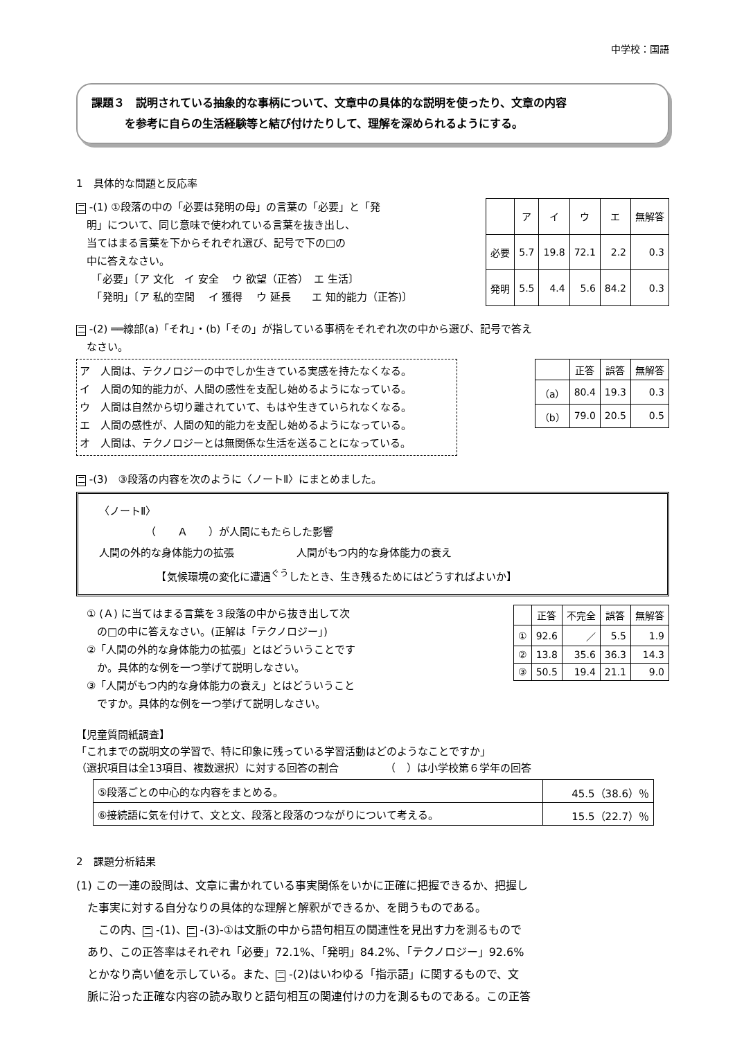中学校：国語
課題３　説明されている抽象的な事柄について、文章中の具体的な説明を使ったり、文章の内容
　　　を参考に自らの生活経験等と結び付けたりして、理解を深められるようにする。
1　具体的な問題と反応率
二 -(1) ①段落の中の「必要は発明の母」の言葉の「必要」と「発
　明」について、同じ意味で使われている言葉を抜き出し、
　当てはまる言葉を下からそれぞれ選び、記号で下の□の
　中に答えなさい。
　　「必要」〔ア 文化　イ 安全　 ウ 欲望（正答）　エ 生活〕
　　「発明」〔ア 私的空間　 イ 獲得　 ウ 延長　　エ 知的能力（正答)〕
| | ア | イ | ウ | エ | 無解答 |
| --- | --- | --- | --- | --- | --- |
| 必要 | 5.7 | 19.8 | 72.1 | 2.2 | 0.3 |
| 発明 | 5.5 | 4.4 | 5.6 | 84.2 | 0.3 |
二 -(2) ══線部(a)「それ」・(b)「その」が指している事柄をそれぞれ次の中から選び、記号で答え
　なさい。
ア　人間は、テクノロジーの中でしか生きている実感を持たなくなる。
イ　人間の知的能力が、人間の感性を支配し始めるようになっている。
ウ　人間は自然から切り離されていて、もはや生きていられなくなる。
エ　人間の感性が、人間の知的能力を支配し始めるようになっている。
オ　人間は、テクノロジーとは無関係な生活を送ることになっている。
| | 正答 | 誤答 | 無解答 |
| --- | --- | --- | --- |
| （a） | 80.4 | 19.3 | 0.3 |
| （b） | 79.0 | 20.5 | 0.5 |
二 -(3)　③段落の内容を次のように〈ノートⅡ〉にまとめました。
〈ノートⅡ〉
　　　　　（　　Ａ　　）が人間にもたらした影響
人間の外的な身体能力の拡張　　　　　　人間がもつ内的な身体能力の衰え
　　　　　　【気候環境の変化に遭遇<sup>ぐう</sup>したとき、生き残るためにはどうすればよいか】
　① (Ａ) に当てはまる言葉を３段落の中から抜き出して次
　　の□の中に答えなさい。(正解は「テクノロジー」)
　②「人間の外的な身体能力の拡張」とはどういうことです
　　か。具体的な例を一つ挙げて説明しなさい。
　③「人間がもつ内的な身体能力の衰え」とはどういうこと
　　ですか。具体的な例を一つ挙げて説明しなさい。
| | 正答 | 不完全 | 誤答 | 無解答 |
| --- | --- | --- | --- | --- |
| ① | 92.6 | ／ | 5.5 | 1.9 |
| ② | 13.8 | 35.6 | 36.3 | 14.3 |
| ③ | 50.5 | 19.4 | 21.1 | 9.0 |
【児童質問紙調査】
「これまでの説明文の学習で、特に印象に残っている学習活動はどのようなことですか」
（選択項目は全13項目、複数選択）に対する回答の割合　　　　　（　）は小学校第６学年の回答
| ⑤段落ごとの中心的な内容をまとめる。 | 45.5（38.6）％ |
| ⑥接続語に気を付けて、文と文、段落と段落のつながりについて考える。 | 15.5（22.7）％ |
2　課題分析結果
(1) この一連の設問は、文章に書かれている事実関係をいかに正確に把握できるか、把握し
　た事実に対する自分なりの具体的な理解と解釈ができるか、を問うものである。
　　この内、 二 -(1)、 二 -(3)-①は文脈の中から語句相互の関連性を見出す力を測るもので
　あり、この正答率はそれぞれ「必要」72.1%、「発明」84.2%、「テクノロジー」92.6%
　とかなり高い値を示している。また、 二 -(2)はいわゆる「指示語」に関するもので、文
　脈に沿った正確な内容の読み取りと語句相互の関連付けの力を測るものである。この正答